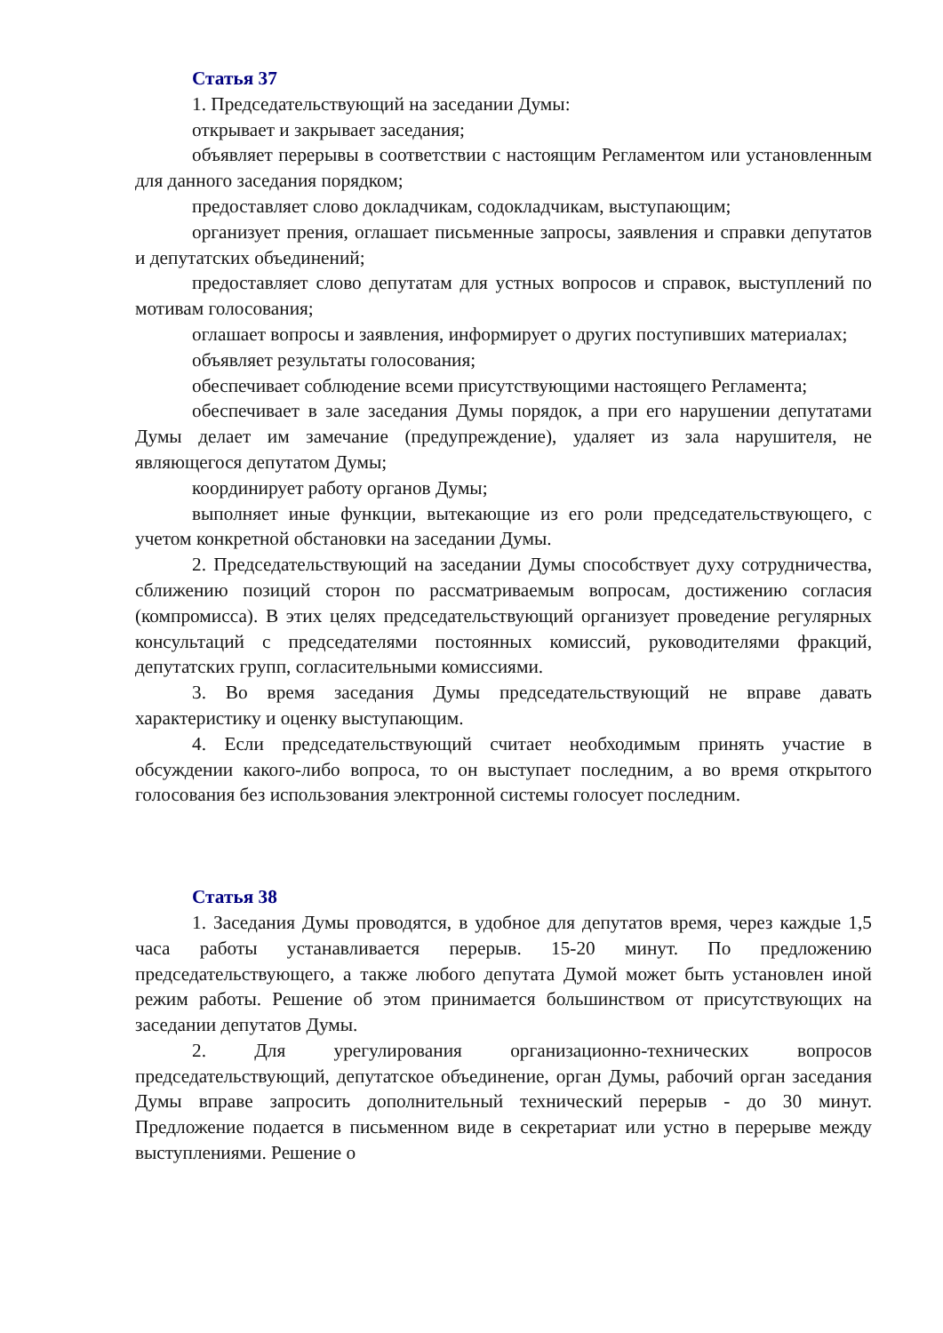Статья 37
1. Председательствующий на заседании Думы:
открывает и закрывает заседания;
объявляет перерывы в соответствии с настоящим Регламентом или установленным для данного заседания порядком;
предоставляет слово докладчикам, содокладчикам, выступающим;
организует прения, оглашает письменные запросы, заявления и справки депутатов и депутатских объединений;
предоставляет слово депутатам для устных вопросов и справок, выступлений по мотивам голосования;
оглашает вопросы и заявления, информирует о других поступивших материалах;
объявляет результаты голосования;
обеспечивает соблюдение всеми присутствующими настоящего Регламента;
обеспечивает в зале заседания Думы порядок, а при его нарушении депутатами Думы делает им замечание (предупреждение), удаляет из зала нарушителя, не являющегося депутатом Думы;
координирует работу органов Думы;
выполняет иные функции, вытекающие из его роли председательствующего, с учетом конкретной обстановки на заседании Думы.
2. Председательствующий на заседании Думы способствует духу сотрудничества, сближению позиций сторон по рассматриваемым вопросам, достижению согласия (компромисса). В этих целях председательствующий организует проведение регулярных консультаций с председателями постоянных комиссий, руководителями фракций, депутатских групп, согласительными комиссиями.
3. Во время заседания Думы председательствующий не вправе давать характеристику и оценку выступающим.
4. Если председательствующий считает необходимым принять участие в обсуждении какого-либо вопроса, то он выступает последним, а во время открытого голосования без использования электронной системы голосует последним.
Статья 38
1. Заседания Думы проводятся, в удобное для депутатов время, через каждые 1,5 часа работы устанавливается перерыв. 15-20 минут. По предложению председательствующего, а также любого депутата Думой может быть установлен иной режим работы. Решение об этом принимается большинством от присутствующих на заседании депутатов Думы.
2. Для урегулирования организационно-технических вопросов председательствующий, депутатское объединение, орган Думы, рабочий орган заседания Думы вправе запросить дополнительный технический перерыв - до 30 минут. Предложение подается в письменном виде в секретариат или устно в перерыве между выступлениями. Решение о